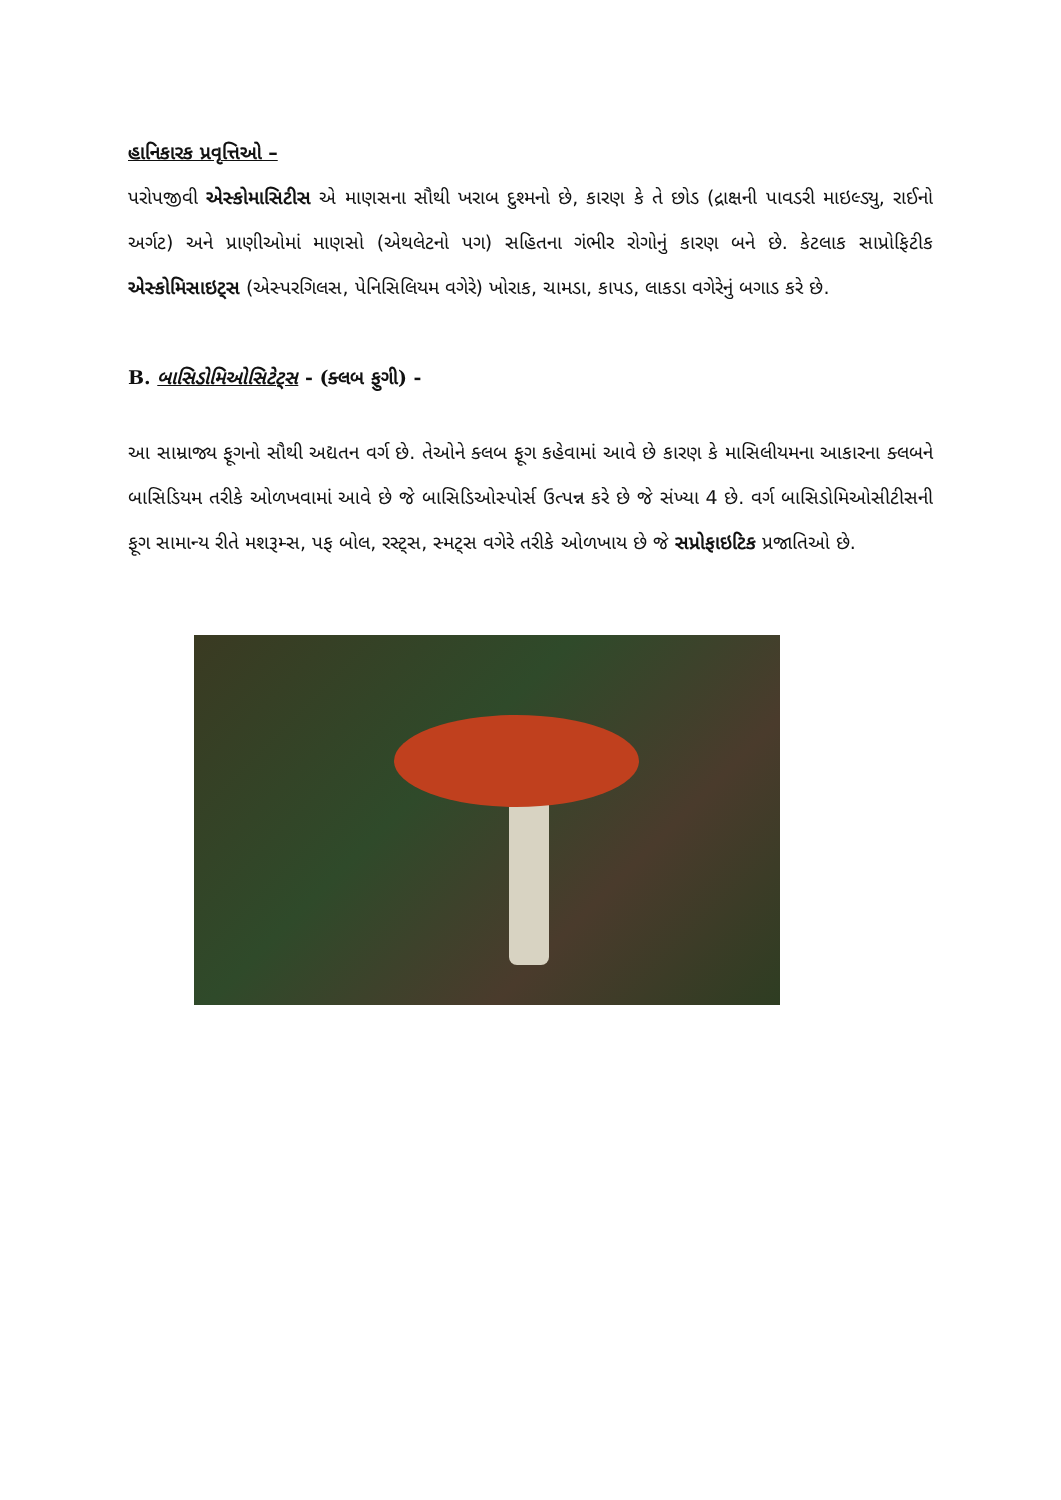હાનિકારક પ્રવૃત્તિઓ –
પરોપજીવી એસ્કોમાસિટીસ એ માણસના સૌથી ખરાબ દુશ્મનો છે, કારણ કે તે છોડ (દ્રાક્ષની પાવડરી માઇલ્ડ્યુ, રાઈનો અર્ગટ) અને પ્રાણીઓમાં માણસો (એથલેટનો પગ) સહિતના ગંભીર રોગોનું કારણ બને છે. કેટલાક સાપ્રોફિટીક એસ્કોમિસાઇટ્સ (એસ્પરગિલસ, પેનિસિલિયમ વગેરે) ખોરાક, ચામડા, કાપડ, લાકડા વગેરેનું બગાડ કરે છે.
B. બાસિડોમિઓસિટેટ્સ - (ક્લબ ફુગી) -
આ સામ્રાજ્ય ફૂગનો સૌથી અદ્યતન વર્ગ છે. તેઓને ક્લબ ફૂગ કહેવામાં આવે છે કારણ કે માસિલીયમના આકારના ક્લબને બાસિડિયમ તરીકે ઓળખવામાં આવે છે જે બાસિડિઓસ્પોર્સ ઉત્પન્ન કરે છે જે સંખ્યા 4 છે. વર્ગ બાસિડોમિઓસીટીસની ફૂગ સામાન્ય રીતે મશરૂમ્સ, પફ બોલ, રસ્ટ્સ, સ્મટ્સ વગેરે તરીકે ઓળખાય છે જે સપ્રોફાઇટિક પ્રજાતિઓ છે.